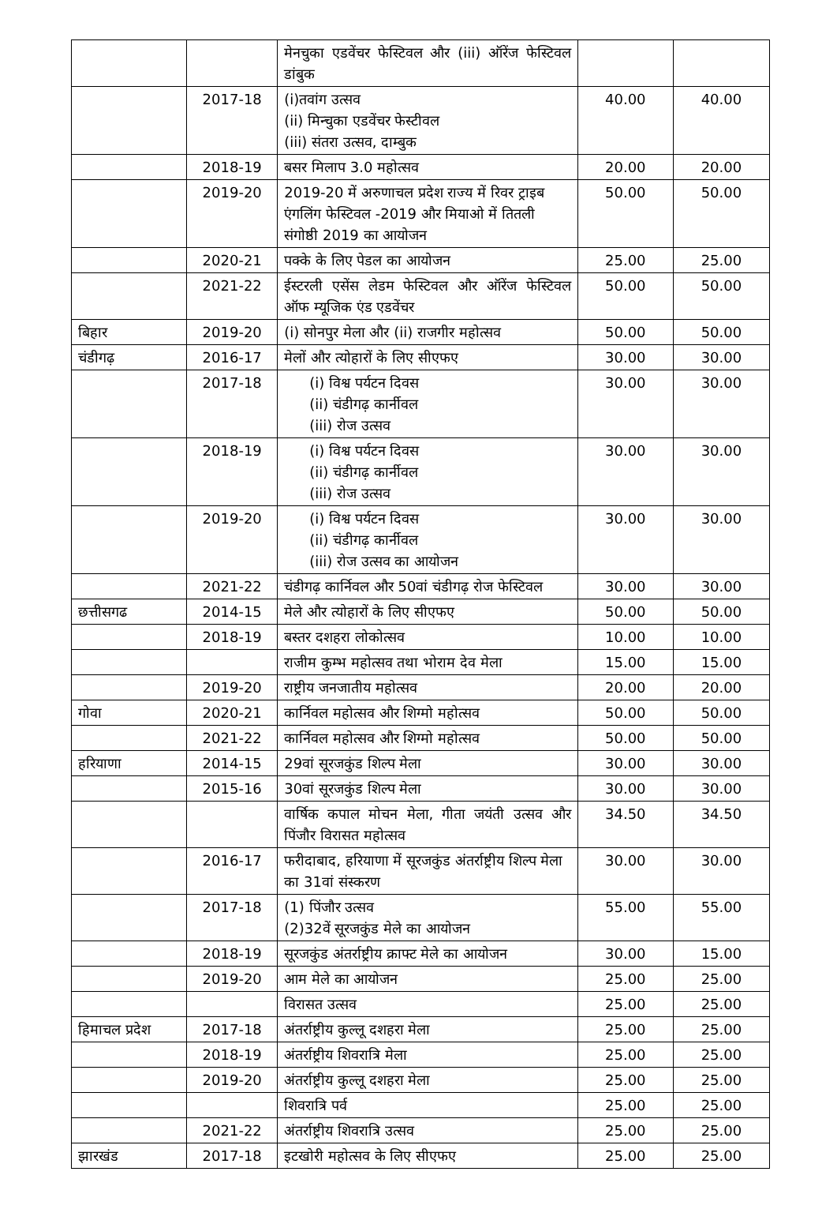| | | मेनचुका एडवेंचर फेस्टिवल और (iii) ऑरेंज फेस्टिवल डांबुक | | |
| | 2017-18 | (i)तवांग उत्सव (ii) मिन्चुका एडवेंचर फेस्टीवल (iii) संतरा उत्सव, दाम्बुक | 40.00 | 40.00 |
| | 2018-19 | बसर मिलाप 3.0 महोत्सव | 20.00 | 20.00 |
| | 2019-20 | 2019-20 में अरुणाचल प्रदेश राज्य में रिवर ट्राइब एंगलिंग फेस्टिवल -2019 और मियाओ में तितली संगोष्ठी 2019 का आयोजन | 50.00 | 50.00 |
| | 2020-21 | पक्के के लिए पेडल का आयोजन | 25.00 | 25.00 |
| | 2021-22 | ईस्टरली एसेंस लेडम फेस्टिवल और ऑरेंज फेस्टिवल ऑफ म्यूजिक एंड एडवेंचर | 50.00 | 50.00 |
| बिहार | 2019-20 | (i) सोनपुर मेला और (ii) राजगीर महोत्सव | 50.00 | 50.00 |
| चंडीगढ़ | 2016-17 | मेलों और त्योहारों के लिए सीएफए | 30.00 | 30.00 |
| | 2017-18 | (i) विश्व पर्यटन दिवस (ii) चंडीगढ़ कार्नीवल (iii) रोज उत्सव | 30.00 | 30.00 |
| | 2018-19 | (i) विश्व पर्यटन दिवस (ii) चंडीगढ़ कार्नीवल (iii) रोज उत्सव | 30.00 | 30.00 |
| | 2019-20 | (i) विश्व पर्यटन दिवस (ii) चंडीगढ़ कार्नीवल (iii) रोज उत्सव का आयोजन | 30.00 | 30.00 |
| | 2021-22 | चंडीगढ़ कार्निवल और 50वां चंडीगढ़ रोज फेस्टिवल | 30.00 | 30.00 |
| छत्तीसगढ | 2014-15 | मेले और त्योहारों के लिए सीएफए | 50.00 | 50.00 |
| | 2018-19 | बस्तर दशहरा लोकोत्सव | 10.00 | 10.00 |
| | | राजीम कुम्भ महोत्सव तथा भोराम देव मेला | 15.00 | 15.00 |
| | 2019-20 | राष्ट्रीय जनजातीय महोत्सव | 20.00 | 20.00 |
| गोवा | 2020-21 | कार्निवल महोत्सव और शिग्मो महोत्सव | 50.00 | 50.00 |
| | 2021-22 | कार्निवल महोत्सव और शिग्मो महोत्सव | 50.00 | 50.00 |
| हरियाणा | 2014-15 | 29वां सूरजकुंड शिल्प मेला | 30.00 | 30.00 |
| | 2015-16 | 30वां सूरजकुंड शिल्प मेला | 30.00 | 30.00 |
| | | वार्षिक कपाल मोचन मेला, गीता जयंती उत्सव और पिंजौर विरासत महोत्सव | 34.50 | 34.50 |
| | 2016-17 | फरीदाबाद, हरियाणा में सूरजकुंड अंतर्राष्ट्रीय शिल्प मेला का 31वां संस्करण | 30.00 | 30.00 |
| | 2017-18 | (1) पिंजौर उत्सव (2)32वें सूरजकुंड मेले का आयोजन | 55.00 | 55.00 |
| | 2018-19 | सूरजकुंड अंतर्राष्ट्रीय क्राफ्ट मेले का आयोजन | 30.00 | 15.00 |
| | 2019-20 | आम मेले का आयोजन | 25.00 | 25.00 |
| | | विरासत उत्सव | 25.00 | 25.00 |
| हिमाचल प्रदेश | 2017-18 | अंतर्राष्ट्रीय कुल्लू दशहरा मेला | 25.00 | 25.00 |
| | 2018-19 | अंतर्राष्ट्रीय शिवरात्रि मेला | 25.00 | 25.00 |
| | 2019-20 | अंतर्राष्ट्रीय कुल्लू दशहरा मेला | 25.00 | 25.00 |
| | | शिवरात्रि पर्व | 25.00 | 25.00 |
| | 2021-22 | अंतर्राष्ट्रीय शिवरात्रि उत्सव | 25.00 | 25.00 |
| झारखंड | 2017-18 | इटखोरी महोत्सव के लिए सीएफए | 25.00 | 25.00 |